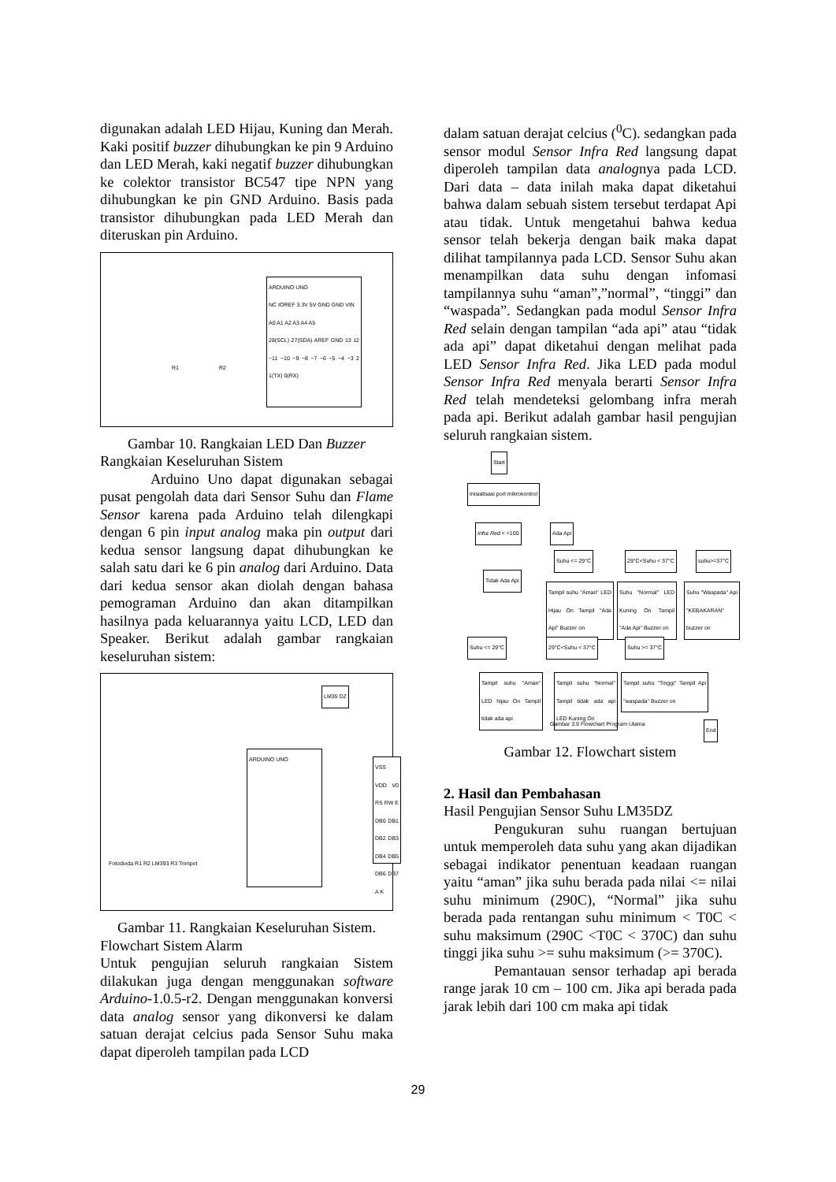digunakan adalah LED Hijau, Kuning dan Merah. Kaki positif buzzer dihubungkan ke pin 9 Arduino dan LED Merah, kaki negatif buzzer dihubungkan ke colektor transistor BC547 tipe NPN yang dihubungkan ke pin GND Arduino. Basis pada transistor dihubungkan pada LED Merah dan diteruskan pin Arduino.
ARDUINO UNO
NC IOREF 3.3V 5V GND GND VIN
A0 A1 A2 A3 A4 A5
28(SCL) 27(SDA) AREF GND 13 12 ~11 ~10 ~9 ~8 ~7 ~6 ~5 ~4 ~3 2 1(TX) 0(RX)
R1 R2
Gambar 10. Rangkaian LED Dan Buzzer
Rangkaian Keseluruhan Sistem
Arduino Uno dapat digunakan sebagai pusat pengolah data dari Sensor Suhu dan Flame Sensor karena pada Arduino telah dilengkapi dengan 6 pin input analog maka pin output dari kedua sensor langsung dapat dihubungkan ke salah satu dari ke 6 pin analog dari Arduino. Data dari kedua sensor akan diolah dengan bahasa pemograman Arduino dan akan ditampilkan hasilnya pada keluarannya yaitu LCD, LED dan Speaker. Berikut adalah gambar rangkaian keseluruhan sistem:
LM35 DZ
ARDUINO UNO
VSS VDD V0 RS RW E DB0 DB1 DB2 DB3 DB4 DB5 DB6 DB7 A K
Fotodioda R1 R2 LM393 R3 Trimpot
Gambar 11. Rangkaian Keseluruhan Sistem.
Flowchart Sistem Alarm
Untuk pengujian seluruh rangkaian Sistem dilakukan juga dengan menggunakan software Arduino-1.0.5-r2. Dengan menggunakan konversi data analog sensor yang dikonversi ke dalam satuan derajat celcius pada Sensor Suhu maka dapat diperoleh tampilan pada LCD
dalam satuan derajat celcius (<sup>0</sup>C). sedangkan pada sensor modul Sensor Infra Red langsung dapat diperoleh tampilan data analognya pada LCD. Dari data – data inilah maka dapat diketahui bahwa dalam sebuah sistem tersebut terdapat Api atau tidak. Untuk mengetahui bahwa kedua sensor telah bekerja dengan baik maka dapat dilihat tampilannya pada LCD. Sensor Suhu akan menampilkan data suhu dengan infomasi tampilannya suhu “aman”,”normal”, “tinggi” dan “waspada”. Sedangkan pada modul Sensor Infra Red selain dengan tampilan “ada api” atau “tidak ada api” dapat diketahui dengan melihat pada LED Sensor Infra Red. Jika LED pada modul Sensor Infra Red menyala berarti Sensor Infra Red telah mendeteksi gelombang infra merah pada api. Berikut adalah gambar hasil pengujian seluruh rangkaian sistem.
Start
Inisialisasi port mikrokontrol
Infra Red < =100 Ada Api
Tidak Ada Api
Suhu <= 29°C 29°C<Suhu < 37°C suhu>=37°C
Tampil suhu "Aman" LED Hijau On Tampil "Ada Api" Buzzer on
Suhu "Normal" LED Kuning On Tampil "Ada Api" Buzzer on
Suhu "Waspada" Api "KEBAKARAN" buzzer on
Suhu <= 29°C 29°C<Suhu < 37°C Suhu >= 37°C
Tampil suhu "Aman" LED hijau On Tampil tidak ada api
Tampil suhu "Normal" Tampil tidak ada api LED Kuning On
Tampil suhu "Tinggi" Tampil Api "waspada" Buzzer on
Gambar 3.9 Flowchart Program Utama
End
Gambar 12. Flowchart sistem
2. Hasil dan Pembahasan
Hasil Pengujian Sensor Suhu LM35DZ
Pengukuran suhu ruangan bertujuan untuk memperoleh data suhu yang akan dijadikan sebagai indikator penentuan keadaan ruangan yaitu “aman” jika suhu berada pada nilai <= nilai suhu minimum (290C), “Normal” jika suhu berada pada rentangan suhu minimum < T0C < suhu maksimum (290C <T0C < 370C) dan suhu tinggi jika suhu >= suhu maksimum (>= 370C).
Pemantauan sensor terhadap api berada range jarak 10 cm – 100 cm. Jika api berada pada jarak lebih dari 100 cm maka api tidak
29